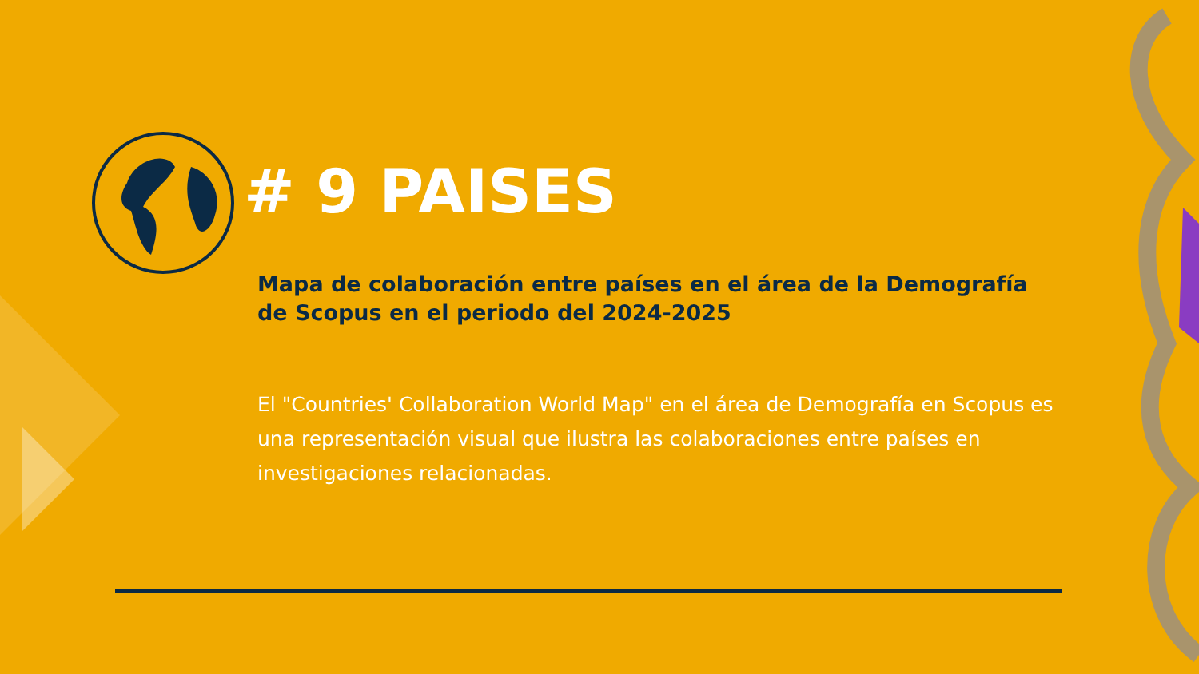# 9 PAISES
Mapa de colaboración entre países en el área de la Demografía de Scopus en el periodo del 2024-2025
El "Countries' Collaboration World Map" en el área de Demografía en Scopus es una representación visual que ilustra las colaboraciones entre países en investigaciones relacionadas.